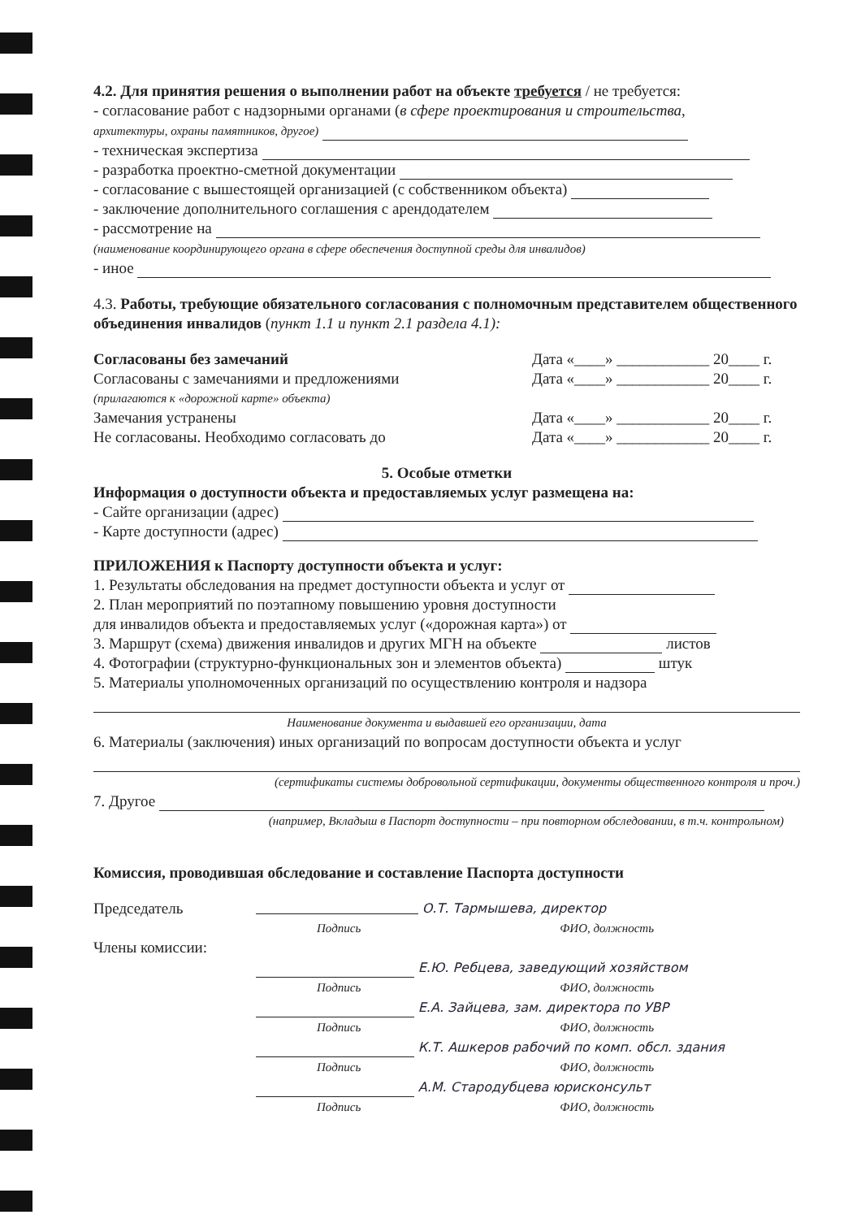4.2. Для принятия решения о выполнении работ на объекте требуется / не требуется:
- согласование работ с надзорными органами (в сфере проектирования и строительства,
архитектуры, охраны памятников, другое)
- техническая экспертиза
- разработка проектно-сметной документации
- согласование с вышестоящей организацией (с собственником объекта)
- заключение дополнительного соглашения с арендодателем
- рассмотрение на
(наименование координирующего органа в сфере обеспечения доступной среды для инвалидов)
- иное
4.3. Работы, требующие обязательного согласования с полномочным представителем общественного объединения инвалидов (пункт 1.1 и пункт 2.1 раздела 4.1):
Согласованы без замечаний Дата «____» ____________ 20____ г.
Согласованы с замечаниями и предложениями Дата «____» ____________ 20____ г.
(прилагаются к «дорожной карте» объекта)
Замечания устранены Дата «____» ____________ 20____ г.
Не согласованы. Необходимо согласовать до Дата «____» ____________ 20____ г.
5. Особые отметки
Информация о доступности объекта и предоставляемых услуг размещена на:
- Сайте организации (адрес)
- Карте доступности (адрес)
ПРИЛОЖЕНИЯ к Паспорту доступности объекта и услуг:
1. Результаты обследования на предмет доступности объекта и услуг от
2. План мероприятий по поэтапному повышению уровня доступности
для инвалидов объекта и предоставляемых услуг («дорожная карта») от
3. Маршрут (схема) движения инвалидов и других МГН на объекте листов
4. Фотографии (структурно-функциональных зон и элементов объекта) штук
5. Материалы уполномоченных организаций по осуществлению контроля и надзора
Наименование документа и выдавшей его организации, дата
6. Материалы (заключения) иных организаций по вопросам доступности объекта и услуг
(сертификаты системы добровольной сертификации, документы общественного контроля и проч.)
7. Другое
(например, Вкладыш в Паспорт доступности – при повторном обследовании, в т.ч. контрольном)
Комиссия, проводившая обследование и составление Паспорта доступности
Председатель О.Т. Тармышева, директор
Подпись ФИО, должность
Члены комиссии:
Е.Ю. Ребцева, заведующий хозяйством
Подпись ФИО, должность
Е.А. Зайцева, зам. директора по УВР
Подпись ФИО, должность
К.Т. Ашкеров рабочий по комп. обсл. здания
Подпись ФИО, должность
А.М. Стародубцева юрисконсульт
Подпись ФИО, должность